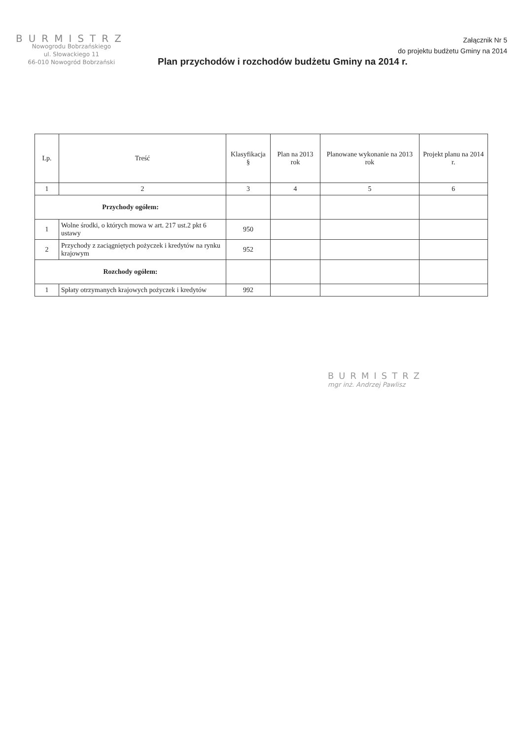BURMISTRZ
Nowogrodu Bobrzańskiego
ul. Słowackiego 11
66-010 Nowogród Bobrzański
Załącznik Nr 5
do projektu budżetu Gminy na 2014
Plan przychodów i rozchodów budżetu Gminy na 2014 r.
| Lp. | Treść | Klasyfikacja § | Plan na 2013 rok | Planowane wykonanie na 2013 rok | Projekt planu na 2014 r. |
| --- | --- | --- | --- | --- | --- |
| 1 | 2 | 3 | 4 | 5 | 6 |
| Przychody ogółem: | | | | | |
| 1 | Wolne środki, o których mowa w art. 217 ust.2 pkt 6 ustawy | 950 | | | |
| 2 | Przychody z zaciągniętych pożyczek i kredytów na rynku krajowym | 952 | | | |
| Rozchody ogółem: | | | | | |
| 1 | Spłaty otrzymanych krajowych pożyczek i kredytów | 992 | | | |
BURMISTRZ
mgr inż. Andrzej Pawlisz